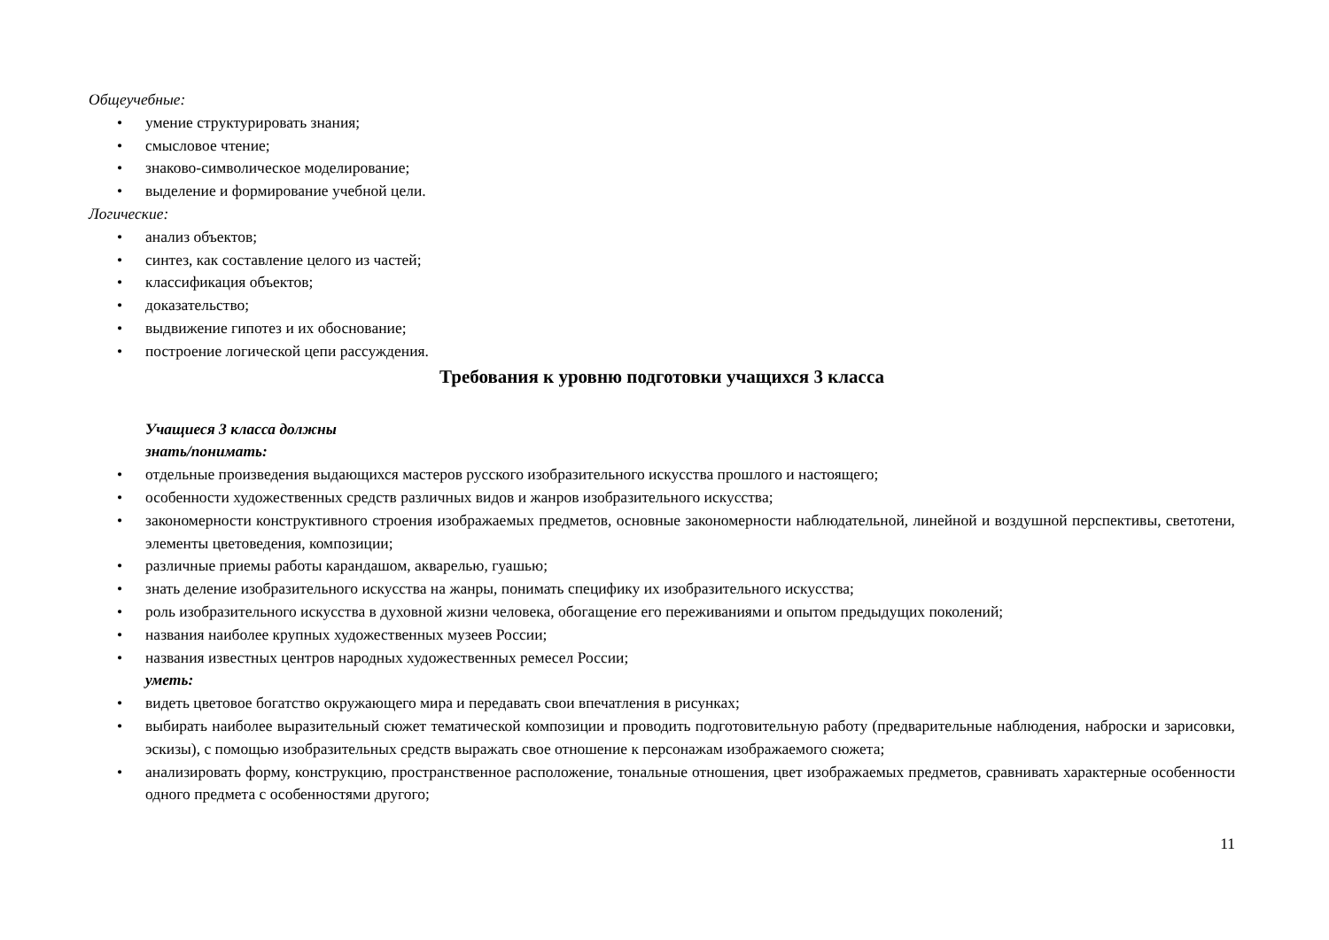Общеучебные:
• умение структурировать знания;
• смысловое чтение;
• знаково-символическое моделирование;
• выделение и формирование учебной цели.
Логические:
• анализ объектов;
• синтез, как составление целого из частей;
• классификация объектов;
• доказательство;
• выдвижение гипотез и их обоснование;
• построение логической цепи рассуждения.
Требования к уровню подготовки учащихся 3 класса
Учащиеся 3 класса должны
знать/понимать:
• отдельные произведения выдающихся мастеров русского изобразительного искусства прошлого и настоящего;
• особенности художественных средств различных видов и жанров изобразительного искусства;
• закономерности конструктивного строения изображаемых предметов, основные закономерности наблюдательной, линейной и воздушной перспективы, светотени, элементы цветоведения, композиции;
• различные приемы работы карандашом, акварелью, гуашью;
• знать деление изобразительного искусства на жанры, понимать специфику их изобразительного искусства;
• роль изобразительного искусства в духовной жизни человека, обогащение его переживаниями и опытом предыдущих поколений;
• названия наиболее крупных художественных музеев России;
• названия известных центров народных художественных ремесел России;
уметь:
• видеть цветовое богатство окружающего мира и передавать свои впечатления в рисунках;
• выбирать наиболее выразительный сюжет тематической композиции и проводить подготовительную работу (предварительные наблюдения, наброски и зарисовки, эскизы), с помощью изобразительных средств выражать свое отношение к персонажам изображаемого сюжета;
• анализировать форму, конструкцию, пространственное расположение, тональные отношения, цвет изображаемых предметов, сравнивать характерные особенности одного предмета с особенностями другого;
11